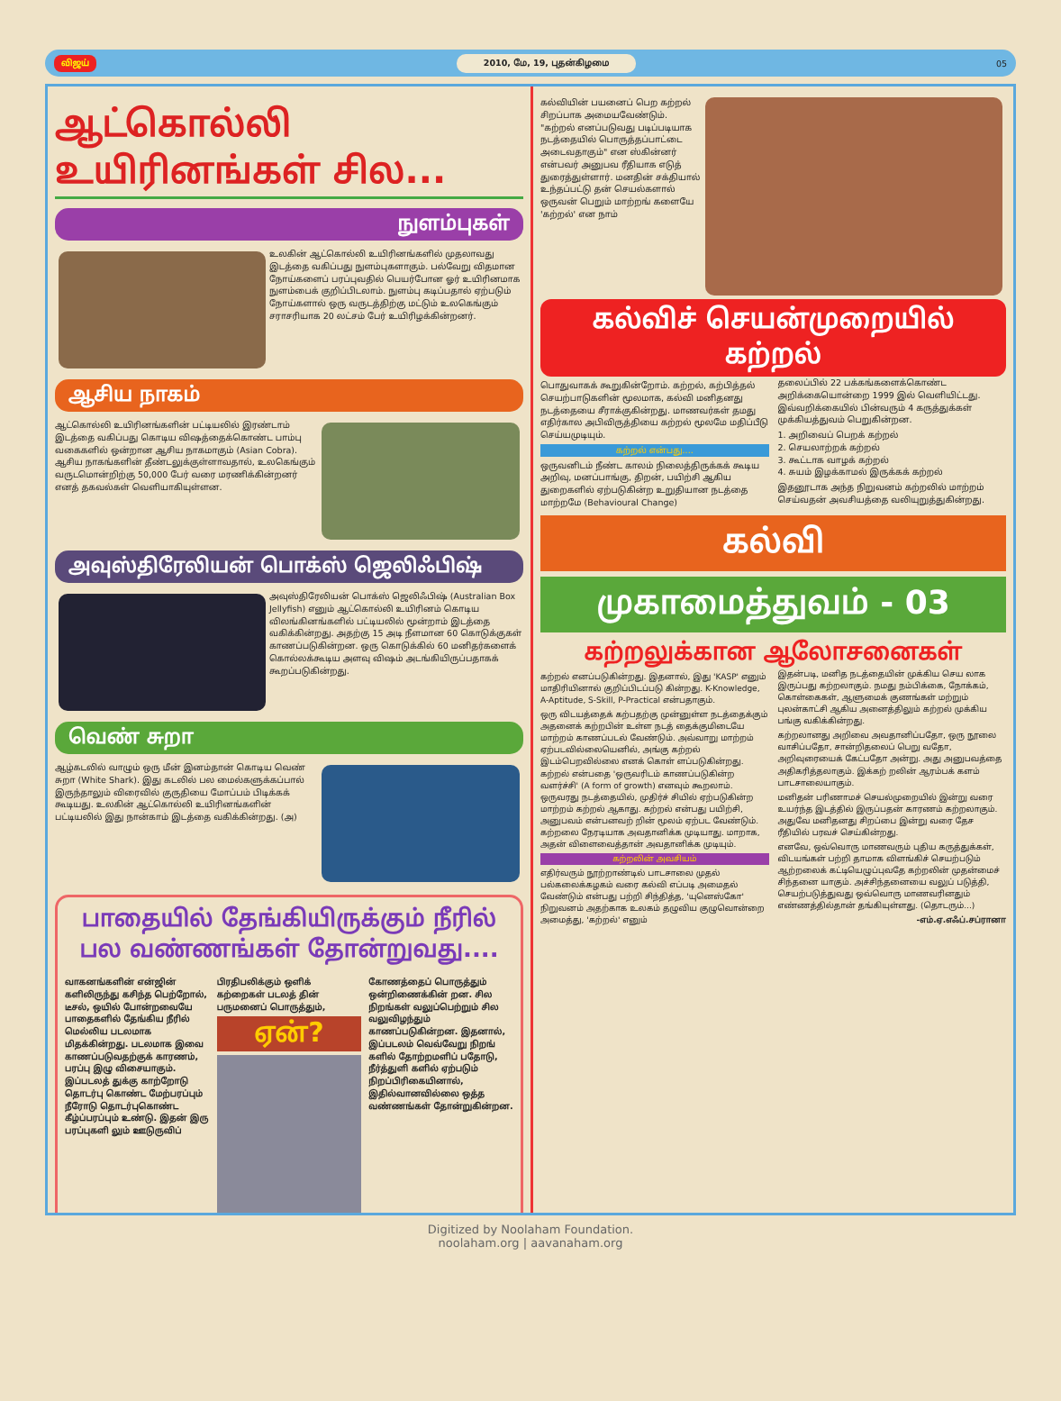விஜய் 2010, மே, 19, புதன்கிழமை 05
ஆட்கொல்லி உயிரினங்கள் சில...
நுளம்புகள்
உலகின் ஆட்கொல்லி உயிரினங்களில் முதலாவது இடத்தை வகிப்பது நுளம்புகளாகும். பல்வேறு விதமான நோய்களைப் பரப்புவதில் பெயர்போன ஓர் உயிரினமாக நுளம்பைக் குறிப்பிடலாம். நுளம்பு கடிப்பதால் ஏற்படும் நோய்களால் ஒரு வருடத்திற்கு மட்டும் உலகெங்கும் சராசரியாக 20 லட்சம் பேர் உயிரிழக்கின்றனர்.
ஆசிய நாகம்
ஆட்கொல்லி உயிரினங்களின் பட்டியலில் இரண்டாம் இடத்தை வகிப்பது கொடிய விஷத்தைக்கொண்ட பாம்பு வகைகளில் ஒன்றான ஆசிய நாகமாகும் (Asian Cobra). ஆசிய நாகங்களின் தீண்டலுக்குள்ளாவதால், உலகெங்கும் வருடமொன்றிற்கு 50,000 பேர் வரை மரணிக்கின்றனர் எனத் தகவல்கள் வெளியாகியுள்ளன.
அவுஸ்திரேலியன் பொக்ஸ் ஜெலிஃபிஷ்
அவுஸ்திரேலியன் பொக்ஸ் ஜெலிஃபிஷ் (Australian Box Jellyfish) எனும் ஆட்கொல்லி உயிரினம் கொடிய விலங்கினங்களில் பட்டியலில் மூன்றாம் இடத்தை வகிக்கின்றது. அதற்கு 15 அடி நீளமான 60 கொடுக்குகள் காணப்படுகின்றன. ஒரு கொடுக்கில் 60 மனிதர்களைக் கொல்லக்கூடிய அளவு விஷம் அடங்கியிருப்பதாகக் கூறப்படுகின்றது.
வெண் சுறா
ஆழ்கடலில் வாழும் ஒரு மீன் இனம்தான் கொடிய வெண் சுறா (White Shark). இது கடலில் பல மைல்களுக்கப்பால் இருந்தாலும் விரைவில் குருதியை மோப்பம் பிடிக்கக் கூடியது. உலகின் ஆட்கொல்லி உயிரினங்களின் பட்டியலில் இது நான்காம் இடத்தை வகிக்கின்றது. (அ)
பாதையில் தேங்கியிருக்கும் நீரில் பல வண்ணங்கள் தோன்றுவது....
வாகனங்களின் என்ஜின் களிலிருந்து கசிந்த பெற்றோல், டீசல், ஒயில் போன்றவையே பாதைகளில் தேங்கிய நீரில் மெல்லிய படலமாக மிதக்கின்றது. படலமாக இவை காணப்படுவதற்குக் காரணம், பரப்பு இழு விசையாகும். இப்படலத் துக்கு காற்றோடு தொடர்பு கொண்ட மேற்பரப்பும் நீரோடு தொடர்புகொண்ட கீழ்ப்பரப்பும் உண்டு. இதன் இரு பரப்புகளி லும் ஊடுருவிப்
பிரதிபலிக்கும் ஒளிக் கற்றைகள் படலத் தின் பருமனைப் பொருத்தும்,
ஏன்?
கோணத்தைப் பொருத்தும் ஒன்றிணைக்கின் றன. சில நிறங்கள் வலுப்பெற்றும் சில வலுவிழந்தும் காணப்படுகின்றன. இதனால், இப்படலம் வெவ்வேறு நிறங் களில் தோற்றமளிப் பதோடு, நீர்த்துளி களில் ஏற்படும் நிறப்பிரிகையினால், இதில்வானவில்லை ஒத்த வண்ணங்கள் தோன்றுகின்றன.
கல்வியின் பயனைப் பெற கற்றல் சிறப்பாக அமையவேண்டும். "கற்றல் எனப்படுவது படிப்படியாக நடத்தையில் பொருத்தப்பாட்டை அடைவதாகும்" என ஸ்கின்னர் என்பவர் அனுபவ ரீதியாக எடுத் துரைத்துள்ளார். மனதின் சக்தியால் உந்தப்பட்டு தன் செயல்களால் ஒருவன் பெறும் மாற்றங் களையே 'கற்றல்' என நாம்
கல்விச் செயன்முறையில் கற்றல்
பொதுவாகக் கூறுகின்றோம். கற்றல், கற்பித்தல் செயற்பாடுகளின் மூலமாக, கல்வி மனிதனது நடத்தையை சீராக்குகின்றது. மாணவர்கள் தமது எதிர்கால அபிவிருத்தியை கற்றல் மூலமே மதிப்பீடு செய்யமுடியும்.
கற்றல் என்பது....
ஒருவனிடம் நீண்ட காலம் நிலைத்திருக்கக் கூடிய அறிவு, மனப்பாங்கு, திறன், பயிற்சி ஆகிய துறைகளில் ஏற்படுகின்ற உறுதியான நடத்தை மாற்றமே (Behavioural Change)
தலைப்பில் 22 பக்கங்களைக்கொண்ட அறிக்கையொன்றை 1999 இல் வெளியிட்டது. இவ்வறிக்கையில் பின்வரும் 4 கருத்துக்கள் முக்கியத்துவம் பெறுகின்றன.
1. அறிவைப் பெறக் கற்றல்
2. செயலாற்றக் கற்றல்
3. கூட்டாக வாழக் கற்றல்
4. சுயம் இழக்காமல் இருக்கக் கற்றல்
இதனூடாக அந்த நிறுவனம் கற்றலில் மாற்றம் செய்வதன் அவசியத்தை வலியுறுத்துகின்றது.
கல்வி
முகாமைத்துவம் - 03
கற்றலுக்கான ஆலோசனைகள்
கற்றல் எனப்படுகின்றது. இதனால், இது 'KASP' எனும் மாதிரியினால் குறிப்பிடப்படு கின்றது. K-Knowledge, A-Aptitude, S-Skill, P-Practical என்பதாகும்.
ஒரு விடயத்தைக் கற்பதற்கு முன்னுள்ள நடத்தைக்கும் அதனைக் கற்றபின் உள்ள நடத் தைக்குமிடையே மாற்றம் காணப்படல் வேண்டும். அவ்வாறு மாற்றம் ஏற்படவில்லையெனில், அங்கு கற்றல் இடம்பெறவில்லை எனக் கொள் ளப்படுகின்றது. கற்றல் என்பதை 'ஒருவரிடம் காணப்படுகின்ற வளர்ச்சி' (A form of growth) எனவும் கூறலாம். ஒருவரது நடத்தையில், முதிர்ச் சியில் ஏற்படுகின்ற மாற்றம் கற்றல் ஆகாது. கற்றல் என்பது பயிற்சி, அனுபவம் என்பனவற் றின் மூலம் ஏற்பட வேண்டும். கற்றலை நேரடியாக அவதானிக்க முடியாது. மாறாக, அதன் விளைவைத்தான் அவதானிக்க முடியும்.
கற்றலின் அவசியம்
எதிர்வரும் நூற்றாண்டில் பாடசாலை முதல் பல்கலைக்கழகம் வரை கல்வி எப்படி அமைதல் வேண்டும் என்பது பற்றி சிந்தித்த, 'யுனெஸ்கோ' நிறுவனம் அதற்காக உலகம் தழுவிய குழுவொன்றை அமைத்து, 'கற்றல்' எனும்
இதன்படி, மனித நடத்தையின் முக்கிய செய லாக இருப்பது கற்றலாகும். நமது நம்பிக்கை, நோக்கம், கொள்கைகள், ஆளுமைக் குணங்கள் மற்றும் புலன்காட்சி ஆகிய அனைத்திலும் கற்றல் முக்கிய பங்கு வகிக்கின்றது.
கற்றலானது அறிவை அவதானிப்பதோ, ஒரு நூலை வாசிப்பதோ, சான்றிதலைப் பெறு வதோ, அறிவுரையைக் கேட்பதோ அன்று. அது அனுபவத்தை அதிகரித்தலாகும். இக்கற் றலின் ஆரம்பக் களம் பாடசாலையாகும்.
மனிதன் பரிணாமச் செயல்முறையில் இன்று வரை உயர்ந்த இடத்தில் இருப்பதன் காரணம் கற்றலாகும். அதுவே மனிதனது சிறப்பை இன்று வரை தேச ரீதியில் பரவச் செய்கின்றது.
எனவே, ஒவ்வொரு மாணவரும் புதிய கருத்துக்கள், விடயங்கள் பற்றி தாமாக விளங்கிச் செயற்படும் ஆற்றலைக் கட்டியெழுப்புவதே கற்றலின் முதன்மைச் சிந்தனை யாகும். அச்சிந்தனையை வலுப் படுத்தி, செயற்படுத்துவது ஒவ்வொரு மாணவரினதும் எண்ணத்தில்தான் தங்கியுள்ளது. (தொடரும்...)
-எம்.ஏ.எஃப்.சப்ரானா
Digitized by Noolaham Foundation.
noolaham.org | aavanaham.org